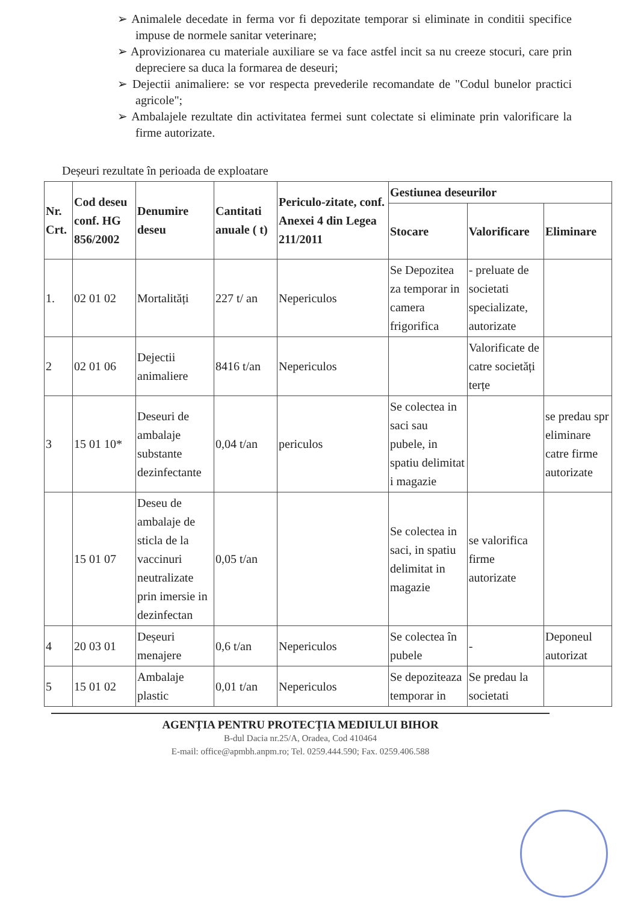➢ Animalele decedate in ferma vor fi depozitate temporar si eliminate in conditii specifice impuse de normele sanitar veterinare;
➢ Aprovizionarea cu materiale auxiliare se va face astfel incit sa nu creeze stocuri, care prin depreciere sa duca la formarea de deseuri;
➢ Dejectii animaliere: se vor respecta prevederile recomandate de "Codul bunelor practici agricole";
➢ Ambalajele rezultate din activitatea fermei sunt colectate si eliminate prin valorificare la firme autorizate.
Deșeuri rezultate în perioada de exploatare
| Nr. Crt. | Cod deseu conf. HG 856/2002 | Denumire deseu | Cantitati anuale ( t) | Periculo-zitate, conf. Anexei 4 din Legea 211/2011 | Gestiunea deseurilor | | |
| --- | --- | --- | --- | --- | --- | --- | --- |
| | | | | | Stocare | Valorificare | Eliminare |
| 1. | 02 01 02 | Mortalități | 227 t/ an | Nepericulos | Se Depozitea za temporar in camera frigorifica | - preluate de societati specializate, autorizate | |
| 2 | 02 01 06 | Dejectii animaliere | 8416 t/an | Nepericulos | | Valorificate de catre societăți terțe | |
| 3 | 15 01 10* | Deseuri de ambalaje substante dezinfectante | 0,04 t/an | periculos | Se colectea in saci sau pubele, in spatiu delimitat i magazie | | se predau spr eliminare catre firme autorizate |
| | 15 01 07 | Deseu de ambalaje de sticla de la vaccinuri neutralizate prin imersie in dezinfectan | 0,05 t/an | | Se colectea in saci, in spatiu delimitat in magazie | se valorifica firme autorizate | |
| 4 | 20 03 01 | Deșeuri menajere | 0,6 t/an | Nepericulos | Se colectea în pubele | - | Deponeul autorizat |
| 5 | 15 01 02 | Ambalaje plastic | 0,01 t/an | Nepericulos | Se depoziteaza temporar in | Se predau la societati | |
AGENȚIA PENTRU PROTECȚIA MEDIULUI BIHOR
B-dul Dacia nr.25/A, Oradea, Cod 410464
E-mail: office@apmbh.anpm.ro; Tel. 0259.444.590; Fax. 0259.406.588